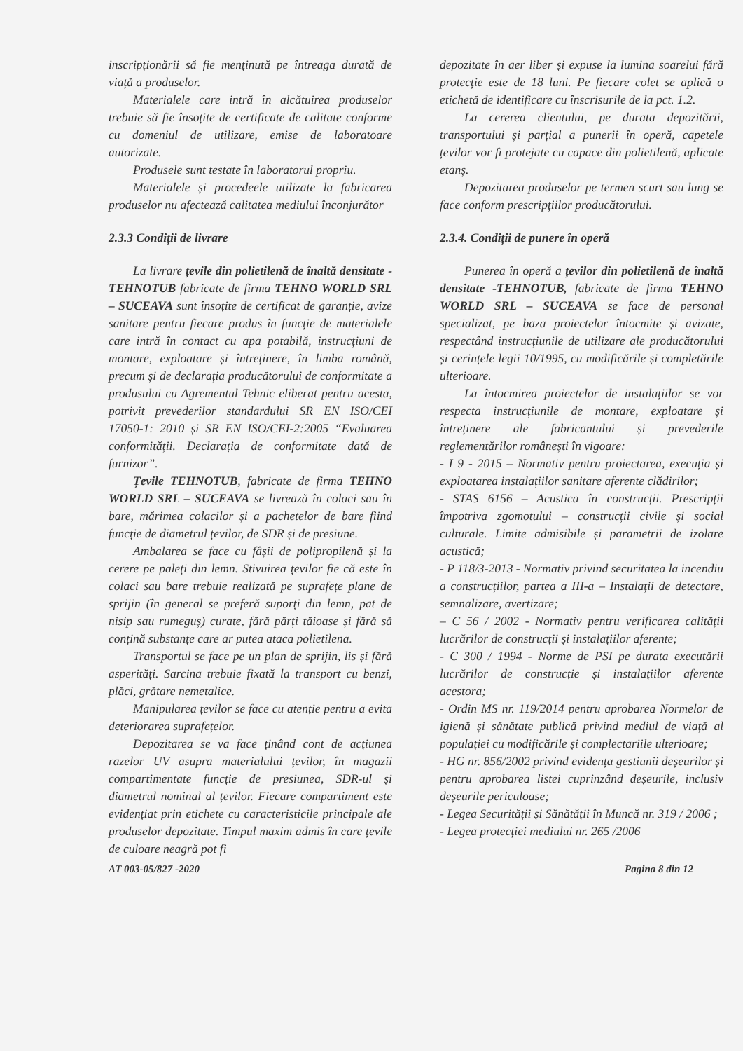inscripționării să fie menținută pe întreaga durată de viață a produselor.
Materialele care intră în alcătuirea produselor trebuie să fie însoțite de certificate de calitate conforme cu domeniul de utilizare, emise de laboratoare autorizate.
Produsele sunt testate în laboratorul propriu.
Materialele și procedeele utilizate la fabricarea produselor nu afectează calitatea mediului înconjurător
2.3.3 Condiții de livrare
La livrare țevile din polietilenă de înaltă densitate -TEHNOTUB fabricate de firma TEHNO WORLD SRL – SUCEAVA sunt însoțite de certificat de garanție, avize sanitare pentru fiecare produs în funcție de materialele care intră în contact cu apa potabilă, instrucțiuni de montare, exploatare și întreținere, în limba română, precum și de declarația producătorului de conformitate a produsului cu Agrementul Tehnic eliberat pentru acesta, potrivit prevederilor standardului SR EN ISO/CEI 17050-1: 2010 și SR EN ISO/CEI-2:2005 “Evaluarea conformității. Declarația de conformitate dată de furnizor”.
Țevile TEHNOTUB, fabricate de firma TEHNO WORLD SRL – SUCEAVA se livrează în colaci sau în bare, mărimea colacilor și a pachetelor de bare fiind funcție de diametrul țevilor, de SDR și de presiune.
Ambalarea se face cu fâșii de polipropilenă și la cerere pe paleți din lemn. Stivuirea țevilor fie că este în colaci sau bare trebuie realizată pe suprafețe plane de sprijin (în general se preferă suporți din lemn, pat de nisip sau rumeguș) curate, fără părți tăioase și fără să conțină substanțe care ar putea ataca polietilena.
Transportul se face pe un plan de sprijin, lis și fără asperități. Sarcina trebuie fixată la transport cu benzi, plăci, grătare nemetalice.
Manipularea țevilor se face cu atenție pentru a evita deteriorarea suprafețelor.
Depozitarea se va face ținând cont de acțiunea razelor UV asupra materialului țevilor, în magazii compartimentate funcție de presiunea, SDR-ul și diametrul nominal al țevilor. Fiecare compartiment este evidențiat prin etichete cu caracteristicile principale ale produselor depozitate. Timpul maxim admis în care țevile de culoare neagră pot fi
depozitate în aer liber și expuse la lumina soarelui fără protecție este de 18 luni. Pe fiecare colet se aplică o etichetă de identificare cu înscrisurile de la pct. 1.2.
La cererea clientului, pe durata depozitării, transportului și parțial a punerii în operă, capetele țevilor vor fi protejate cu capace din polietilenă, aplicate etanș.
Depozitarea produselor pe termen scurt sau lung se face conform prescripțiilor producătorului.
2.3.4. Condiții de punere în operă
Punerea în operă a țevilor din polietilenă de înaltă densitate -TEHNOTUB, fabricate de firma TEHNO WORLD SRL – SUCEAVA se face de personal specializat, pe baza proiectelor întocmite și avizate, respectând instrucțiunile de utilizare ale producătorului și cerințele legii 10/1995, cu modificările și completările ulterioare.
La întocmirea proiectelor de instalațiilor se vor respecta instrucțiunile de montare, exploatare și întreținere ale fabricantului și prevederile reglementărilor românești în vigoare:
- I 9 - 2015 – Normativ pentru proiectarea, execuția și exploatarea instalațiilor sanitare aferente clădirilor;
- STAS 6156 – Acustica în construcții. Prescripții împotriva zgomotului – construcții civile și social culturale. Limite admisibile și parametrii de izolare acustică;
- P 118/3-2013 - Normativ privind securitatea la incendiu a construcțiilor, partea a III-a – Instalații de detectare, semnalizare, avertizare;
– C 56 / 2002 - Normativ pentru verificarea calității lucrărilor de construcții și instalațiilor aferente;
- C 300 / 1994 - Norme de PSI pe durata executării lucrărilor de construcție și instalațiilor aferente acestora;
- Ordin MS nr. 119/2014 pentru aprobarea Normelor de igienă și sănătate publică privind mediul de viață al populației cu modificările și complectariile ulterioare;
- HG nr. 856/2002 privind evidența gestiunii deșeurilor și pentru aprobarea listei cuprinzând deșeurile, inclusiv deșeurile periculoase;
- Legea Securității și Sănătății în Muncă nr. 319 / 2006 ;
- Legea protecției mediului nr. 265 /2006
AT 003-05/827 -2020 Pagina 8 din 12